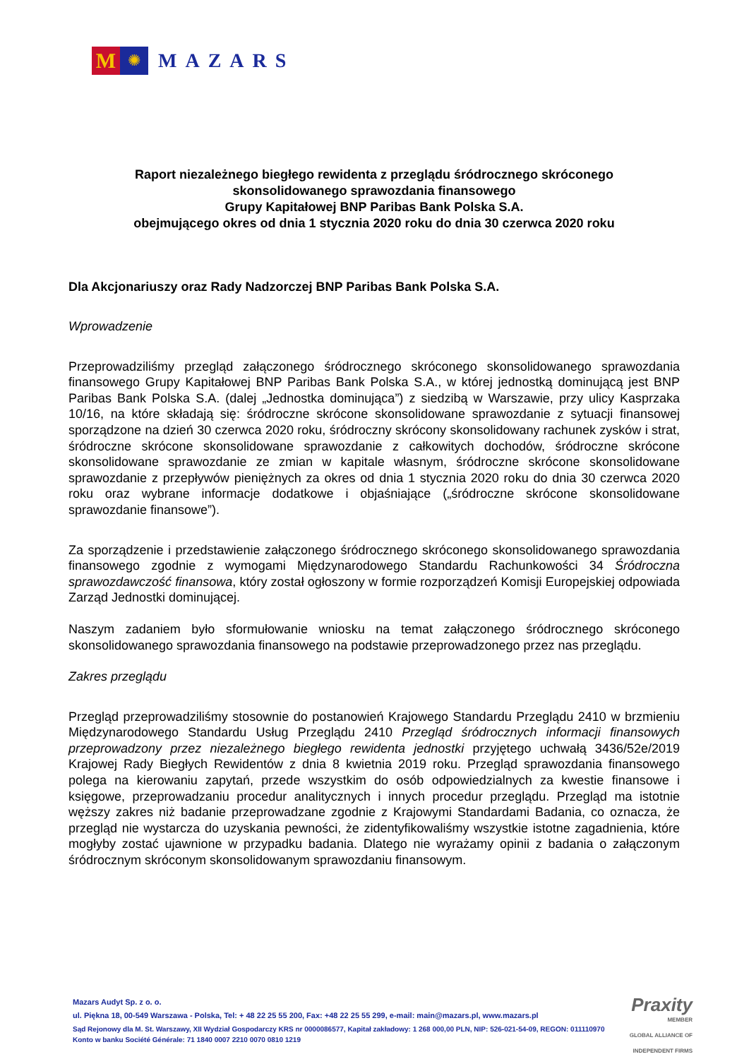M
✺
MAZARS
Raport niezależnego biegłego rewidenta z przeglądu śródrocznego skróconego
skonsolidowanego sprawozdania finansowego
Grupy Kapitałowej BNP Paribas Bank Polska S.A.
obejmującego okres od dnia 1 stycznia 2020 roku do dnia 30 czerwca 2020 roku
Dla Akcjonariuszy oraz Rady Nadzorczej BNP Paribas Bank Polska S.A.
Wprowadzenie
Przeprowadziliśmy przegląd załączonego śródrocznego skróconego skonsolidowanego sprawozdania finansowego Grupy Kapitałowej BNP Paribas Bank Polska S.A., w której jednostką dominującą jest BNP Paribas Bank Polska S.A. (dalej „Jednostka dominująca”) z siedzibą w Warszawie, przy ulicy Kasprzaka 10/16, na które składają się: śródroczne skrócone skonsolidowane sprawozdanie z sytuacji finansowej sporządzone na dzień 30 czerwca 2020 roku, śródroczny skrócony skonsolidowany rachunek zysków i strat, śródroczne skrócone skonsolidowane sprawozdanie z całkowitych dochodów, śródroczne skrócone skonsolidowane sprawozdanie ze zmian w kapitale własnym, śródroczne skrócone skonsolidowane sprawozdanie z przepływów pieniężnych za okres od dnia 1 stycznia 2020 roku do dnia 30 czerwca 2020 roku oraz wybrane informacje dodatkowe i objaśniające („śródroczne skrócone skonsolidowane sprawozdanie finansowe”).
Za sporządzenie i przedstawienie załączonego śródrocznego skróconego skonsolidowanego sprawozdania finansowego zgodnie z wymogami Międzynarodowego Standardu Rachunkowości 34 Śródroczna sprawozdawczość finansowa, który został ogłoszony w formie rozporządzeń Komisji Europejskiej odpowiada Zarząd Jednostki dominującej.
Naszym zadaniem było sformułowanie wniosku na temat załączonego śródrocznego skróconego skonsolidowanego sprawozdania finansowego na podstawie przeprowadzonego przez nas przeglądu.
Zakres przeglądu
Przegląd przeprowadziliśmy stosownie do postanowień Krajowego Standardu Przeglądu 2410 w brzmieniu Międzynarodowego Standardu Usług Przeglądu 2410 Przegląd śródrocznych informacji finansowych przeprowadzony przez niezależnego biegłego rewidenta jednostki przyjętego uchwałą 3436/52e/2019 Krajowej Rady Biegłych Rewidentów z dnia 8 kwietnia 2019 roku. Przegląd sprawozdania finansowego polega na kierowaniu zapytań, przede wszystkim do osób odpowiedzialnych za kwestie finansowe i księgowe, przeprowadzaniu procedur analitycznych i innych procedur przeglądu. Przegląd ma istotnie węższy zakres niż badanie przeprowadzane zgodnie z Krajowymi Standardami Badania, co oznacza, że przegląd nie wystarcza do uzyskania pewności, że zidentyfikowaliśmy wszystkie istotne zagadnienia, które mogłyby zostać ujawnione w przypadku badania. Dlatego nie wyrażamy opinii z badania o załączonym śródrocznym skróconym skonsolidowanym sprawozdaniu finansowym.
Mazars Audyt Sp. z o. o.
ul. Piękna 18, 00-549 Warszawa - Polska, Tel: + 48 22 25 55 200, Fax: +48 22 25 55 299, e-mail: main@mazars.pl, www.mazars.pl
Sąd Rejonowy dla M. St. Warszawy, XII Wydział Gospodarczy KRS nr 0000086577, Kapitał zakładowy: 1 268 000,00 PLN, NIP: 526-021-54-09, REGON: 011110970
Konto w banku Société Générale: 71 1840 0007 2210 0070 0810 1219
Praxity
MEMBER
GLOBAL ALLIANCE OF
INDEPENDENT FIRMS